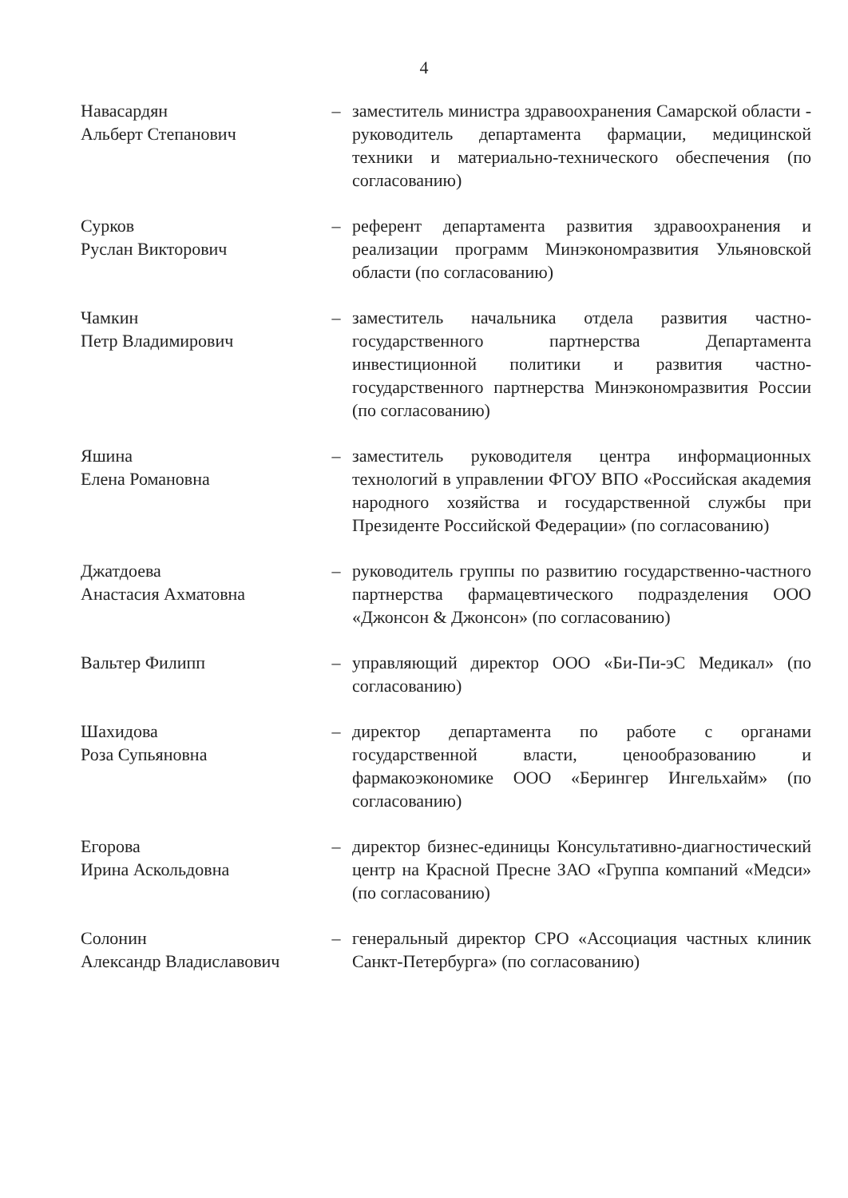4
Навасардян
Альберт Степанович
– заместитель министра здравоохранения Самарской области - руководитель департамента фармации, медицинской техники и материально-технического обеспечения (по согласованию)
Сурков
Руслан Викторович
– референт департамента развития здравоохранения и реализации программ Минэкономразвития Ульяновской области (по согласованию)
Чамкин
Петр Владимирович
– заместитель начальника отдела развития частно-государственного партнерства Департамента инвестиционной политики и развития частно-государственного партнерства Минэкономразвития России (по согласованию)
Яшина
Елена Романовна
– заместитель руководителя центра информационных технологий в управлении ФГОУ ВПО «Российская академия народного хозяйства и государственной службы при Президенте Российской Федерации» (по согласованию)
Джатдоева
Анастасия Ахматовна
– руководитель группы по развитию государственно-частного партнерства фармацевтического подразделения ООО «Джонсон & Джонсон» (по согласованию)
Вальтер Филипп – управляющий директор ООО «Би-Пи-эС Медикал» (по согласованию)
Шахидова
Роза Супьяновна
– директор департамента по работе с органами государственной власти, ценообразованию и фармакоэкономике ООО «Берингер Ингельхайм» (по согласованию)
Егорова
Ирина Аскольдовна
– директор бизнес-единицы Консультативно-диагностический центр на Красной Пресне ЗАО «Группа компаний «Медси» (по согласованию)
Солонин
Александр Владиславович
– генеральный директор СРО «Ассоциация частных клиник Санкт-Петербурга» (по согласованию)